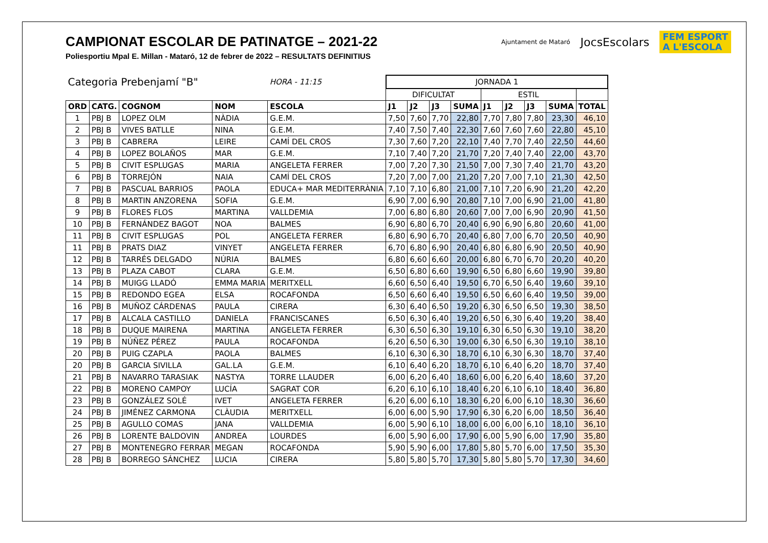CAMPIONAT ESCOLAR DE PATINATGE – 2021-22
Poliesportiu Mpal E. Millan - Mataró, 12 de febrer de 2022 – RESULTATS DEFINITIUS
Ajuntament de Mataró JocsEscolars FEM ESPORT
A L'ESCOLA
| Categoria Prebenjamí "B" | | | | HORA - 11:15 | JORNADA 1 | | | | | | | | |
| | | | | | DIFICULTAT | | | | ESTIL | | | | |
| ORD | CATG. | COGNOM | NOM | ESCOLA | J1 | J2 | J3 | SUMA | J1 | J2 | J3 | SUMA | TOTAL |
| 1 | PBJ B | LOPEZ OLM | NÀDIA | G.E.M. | 7,50 | 7,60 | 7,70 | 22,80 | 7,70 | 7,80 | 7,80 | 23,30 | 46,10 |
| 2 | PBJ B | VIVES BATLLE | NINA | G.E.M. | 7,40 | 7,50 | 7,40 | 22,30 | 7,60 | 7,60 | 7,60 | 22,80 | 45,10 |
| 3 | PBJ B | CABRERA | LEIRE | CAMÍ DEL CROS | 7,30 | 7,60 | 7,20 | 22,10 | 7,40 | 7,70 | 7,40 | 22,50 | 44,60 |
| 4 | PBJ B | LOPEZ BOLAÑOS | MAR | G.E.M. | 7,10 | 7,40 | 7,20 | 21,70 | 7,20 | 7,40 | 7,40 | 22,00 | 43,70 |
| 5 | PBJ B | CIVIT ESPLUGAS | MARIA | ANGELETA FERRER | 7,00 | 7,20 | 7,30 | 21,50 | 7,00 | 7,30 | 7,40 | 21,70 | 43,20 |
| 6 | PBJ B | TORREJÓN | NAIA | CAMÍ DEL CROS | 7,20 | 7,00 | 7,00 | 21,20 | 7,20 | 7,00 | 7,10 | 21,30 | 42,50 |
| 7 | PBJ B | PASCUAL BARRIOS | PAOLA | EDUCA+ MAR MEDITERRÀNIA | 7,10 | 7,10 | 6,80 | 21,00 | 7,10 | 7,20 | 6,90 | 21,20 | 42,20 |
| 8 | PBJ B | MARTIN ANZORENA | SOFIA | G.E.M. | 6,90 | 7,00 | 6,90 | 20,80 | 7,10 | 7,00 | 6,90 | 21,00 | 41,80 |
| 9 | PBJ B | FLORES FLOS | MARTINA | VALLDEMIA | 7,00 | 6,80 | 6,80 | 20,60 | 7,00 | 7,00 | 6,90 | 20,90 | 41,50 |
| 10 | PBJ B | FERNÁNDEZ BAGOT | NOA | BALMES | 6,90 | 6,80 | 6,70 | 20,40 | 6,90 | 6,90 | 6,80 | 20,60 | 41,00 |
| 11 | PBJ B | CIVIT ESPLUGAS | POL | ANGELETA FERRER | 6,80 | 6,90 | 6,70 | 20,40 | 6,80 | 7,00 | 6,70 | 20,50 | 40,90 |
| 11 | PBJ B | PRATS DIAZ | VINYET | ANGELETA FERRER | 6,70 | 6,80 | 6,90 | 20,40 | 6,80 | 6,80 | 6,90 | 20,50 | 40,90 |
| 12 | PBJ B | TARRÉS DELGADO | NÚRIA | BALMES | 6,80 | 6,60 | 6,60 | 20,00 | 6,80 | 6,70 | 6,70 | 20,20 | 40,20 |
| 13 | PBJ B | PLAZA CABOT | CLARA | G.E.M. | 6,50 | 6,80 | 6,60 | 19,90 | 6,50 | 6,80 | 6,60 | 19,90 | 39,80 |
| 14 | PBJ B | MUIGG LLADÓ | EMMA MARIA | MERITXELL | 6,60 | 6,50 | 6,40 | 19,50 | 6,70 | 6,50 | 6,40 | 19,60 | 39,10 |
| 15 | PBJ B | REDONDO EGEA | ELSA | ROCAFONDA | 6,50 | 6,60 | 6,40 | 19,50 | 6,50 | 6,60 | 6,40 | 19,50 | 39,00 |
| 16 | PBJ B | MUÑOZ CÁRDENAS | PAULA | CIRERA | 6,30 | 6,40 | 6,50 | 19,20 | 6,30 | 6,50 | 6,50 | 19,30 | 38,50 |
| 17 | PBJ B | ALCALA CASTILLO | DANIELA | FRANCISCANES | 6,50 | 6,30 | 6,40 | 19,20 | 6,50 | 6,30 | 6,40 | 19,20 | 38,40 |
| 18 | PBJ B | DUQUE MAIRENA | MARTINA | ANGELETA FERRER | 6,30 | 6,50 | 6,30 | 19,10 | 6,30 | 6,50 | 6,30 | 19,10 | 38,20 |
| 19 | PBJ B | NÚÑEZ PÉREZ | PAULA | ROCAFONDA | 6,20 | 6,50 | 6,30 | 19,00 | 6,30 | 6,50 | 6,30 | 19,10 | 38,10 |
| 20 | PBJ B | PUIG CZAPLA | PAOLA | BALMES | 6,10 | 6,30 | 6,30 | 18,70 | 6,10 | 6,30 | 6,30 | 18,70 | 37,40 |
| 20 | PBJ B | GARCIA SIVILLA | GAL.LA | G.E.M. | 6,10 | 6,40 | 6,20 | 18,70 | 6,10 | 6,40 | 6,20 | 18,70 | 37,40 |
| 21 | PBJ B | NAVARRO TARASIAK | NASTYA | TORRE LLAUDER | 6,00 | 6,20 | 6,40 | 18,60 | 6,00 | 6,20 | 6,40 | 18,60 | 37,20 |
| 22 | PBJ B | MORENO CAMPOY | LUCÍA | SAGRAT COR | 6,20 | 6,10 | 6,10 | 18,40 | 6,20 | 6,10 | 6,10 | 18,40 | 36,80 |
| 23 | PBJ B | GONZÁLEZ SOLÉ | IVET | ANGELETA FERRER | 6,20 | 6,00 | 6,10 | 18,30 | 6,20 | 6,00 | 6,10 | 18,30 | 36,60 |
| 24 | PBJ B | JIMÉNEZ CARMONA | CLÀUDIA | MERITXELL | 6,00 | 6,00 | 5,90 | 17,90 | 6,30 | 6,20 | 6,00 | 18,50 | 36,40 |
| 25 | PBJ B | AGULLO COMAS | JANA | VALLDEMIA | 6,00 | 5,90 | 6,10 | 18,00 | 6,00 | 6,00 | 6,10 | 18,10 | 36,10 |
| 26 | PBJ B | LORENTE BALDOVIN | ANDREA | LOURDES | 6,00 | 5,90 | 6,00 | 17,90 | 6,00 | 5,90 | 6,00 | 17,90 | 35,80 |
| 27 | PBJ B | MONTENEGRO FERRAR | MEGAN | ROCAFONDA | 5,90 | 5,90 | 6,00 | 17,80 | 5,80 | 5,70 | 6,00 | 17,50 | 35,30 |
| 28 | PBJ B | BORREGO SÁNCHEZ | LUCIA | CIRERA | 5,80 | 5,80 | 5,70 | 17,30 | 5,80 | 5,80 | 5,70 | 17,30 | 34,60 |